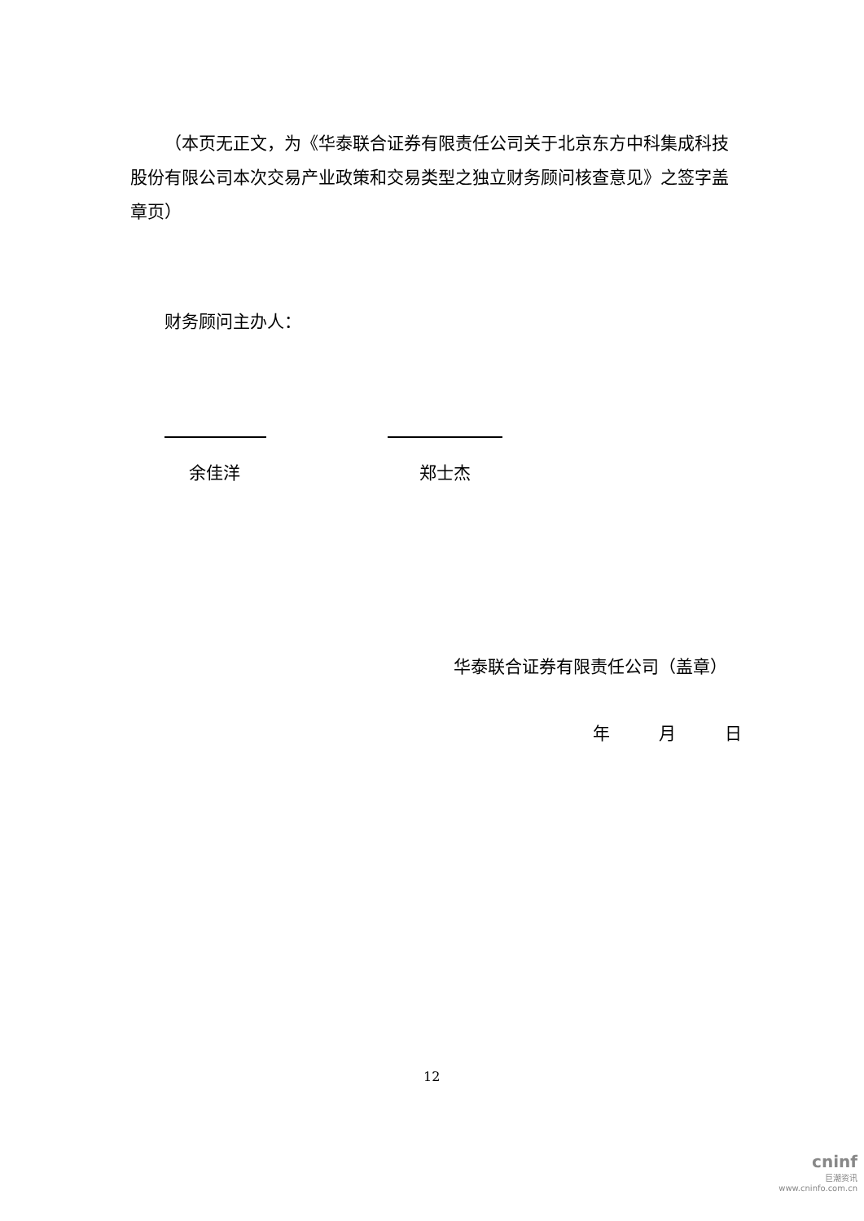（本页无正文，为《华泰联合证券有限责任公司关于北京东方中科集成科技股份有限公司本次交易产业政策和交易类型之独立财务顾问核查意见》之签字盖章页）
财务顾问主办人：
余佳洋 郑士杰
华泰联合证券有限责任公司（盖章）
年 月 日
12
cninf
巨潮资讯
www.cninfo.com.cn